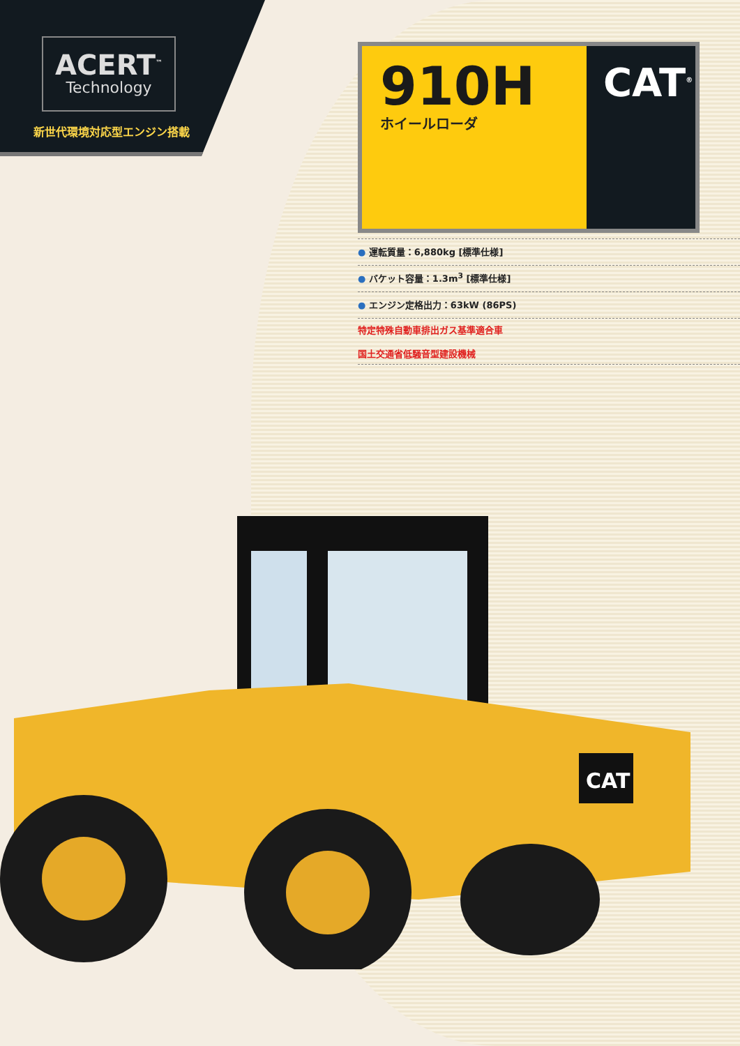ACERT<sup>™</sup>
Technology
新世代環境対応型エンジン搭載
910H
ホイールローダ
CAT<sup>®</sup>
● 運転質量：6,880kg [標準仕様]
● バケット容量：1.3m<sup>3</sup> [標準仕様]
● エンジン定格出力：63kW (86PS)
特定特殊自動車排出ガス基準適合車
国土交通省低騒音型建設機械
CAT